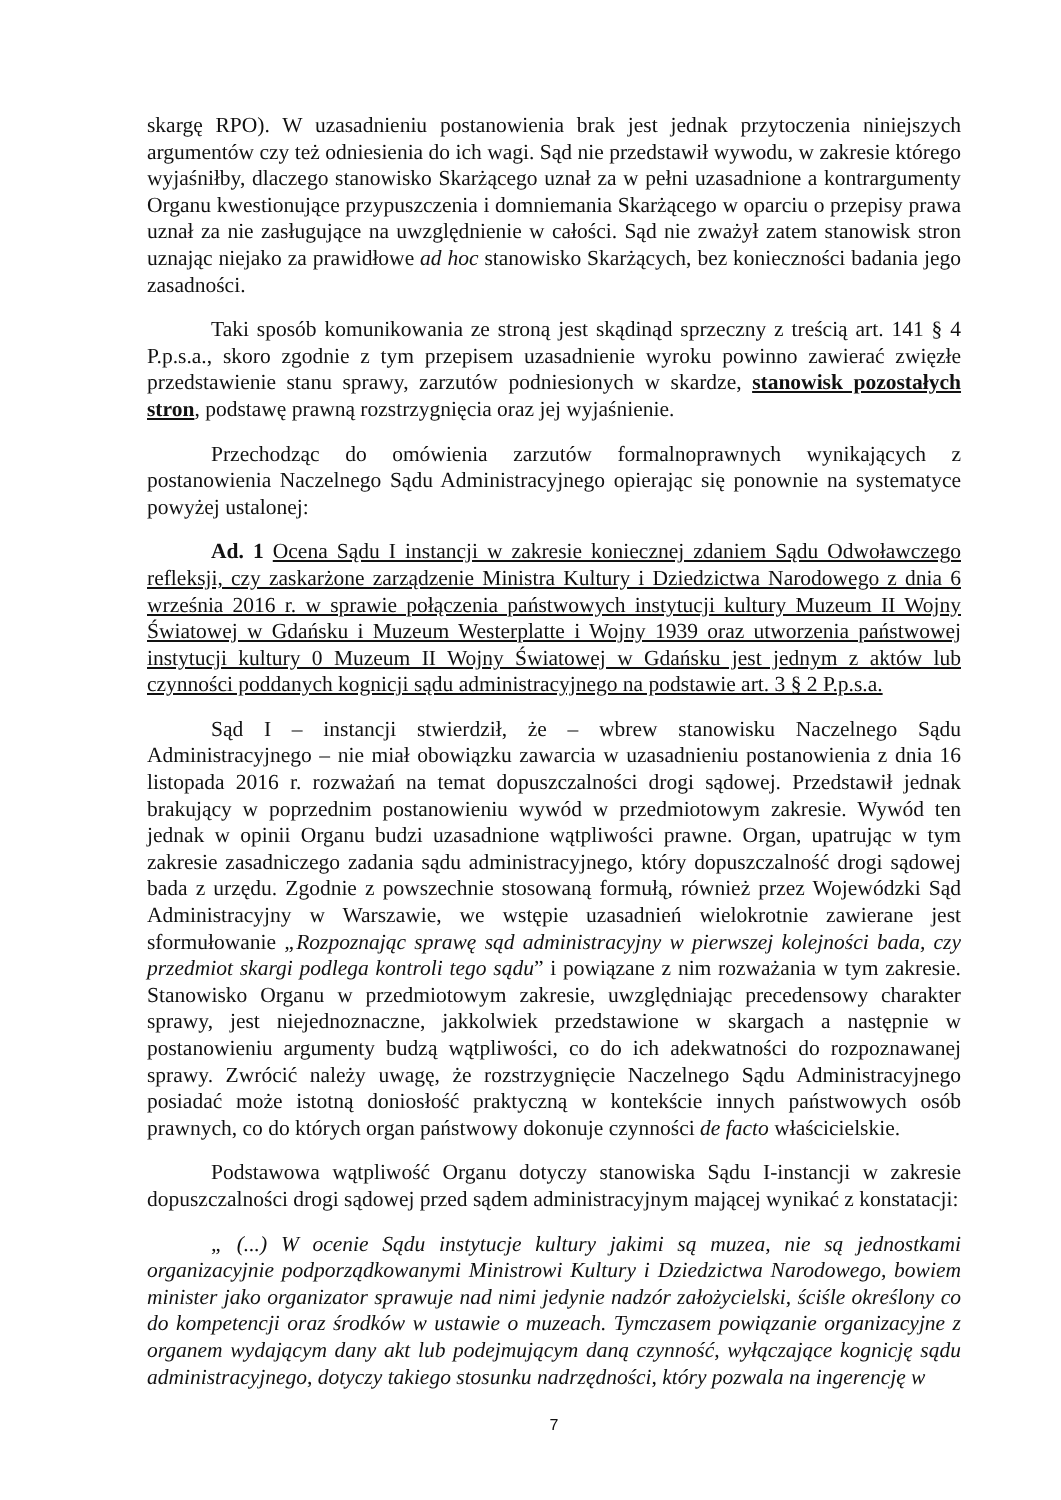skargę RPO). W uzasadnieniu postanowienia brak jest jednak przytoczenia niniejszych argumentów czy też odniesienia do ich wagi. Sąd nie przedstawił wywodu, w zakresie którego wyjaśniłby, dlaczego stanowisko Skarżącego uznał za w pełni uzasadnione a kontrargumenty Organu kwestionujące przypuszczenia i domniemania Skarżącego w oparciu o przepisy prawa uznał za nie zasługujące na uwzględnienie w całości. Sąd nie zważył zatem stanowisk stron uznając niejako za prawidłowe ad hoc stanowisko Skarżących, bez konieczności badania jego zasadności.
Taki sposób komunikowania ze stroną jest skądinąd sprzeczny z treścią art. 141 § 4 P.p.s.a., skoro zgodnie z tym przepisem uzasadnienie wyroku powinno zawierać zwięzłe przedstawienie stanu sprawy, zarzutów podniesionych w skardze, stanowisk pozostałych stron, podstawę prawną rozstrzygnięcia oraz jej wyjaśnienie.
Przechodząc do omówienia zarzutów formalnoprawnych wynikających z postanowienia Naczelnego Sądu Administracyjnego opierając się ponownie na systematyce powyżej ustalonej:
Ad. 1 Ocena Sądu I instancji w zakresie koniecznej zdaniem Sądu Odwoławczego refleksji, czy zaskarżone zarządzenie Ministra Kultury i Dziedzictwa Narodowego z dnia 6 września 2016 r. w sprawie połączenia państwowych instytucji kultury Muzeum II Wojny Światowej w Gdańsku i Muzeum Westerplatte i Wojny 1939 oraz utworzenia państwowej instytucji kultury 0 Muzeum II Wojny Światowej w Gdańsku jest jednym z aktów lub czynności poddanych kognicji sądu administracyjnego na podstawie art. 3 § 2 P.p.s.a.
Sąd I – instancji stwierdził, że – wbrew stanowisku Naczelnego Sądu Administracyjnego – nie miał obowiązku zawarcia w uzasadnieniu postanowienia z dnia 16 listopada 2016 r. rozważań na temat dopuszczalności drogi sądowej. Przedstawił jednak brakujący w poprzednim postanowieniu wywód w przedmiotowym zakresie. Wywód ten jednak w opinii Organu budzi uzasadnione wątpliwości prawne. Organ, upatrując w tym zakresie zasadniczego zadania sądu administracyjnego, który dopuszczalność drogi sądowej bada z urzędu. Zgodnie z powszechnie stosowaną formułą, również przez Wojewódzki Sąd Administracyjny w Warszawie, we wstępie uzasadnień wielokrotnie zawierane jest sformułowanie „Rozpoznając sprawę sąd administracyjny w pierwszej kolejności bada, czy przedmiot skargi podlega kontroli tego sądu” i powiązane z nim rozważania w tym zakresie. Stanowisko Organu w przedmiotowym zakresie, uwzględniając precedensowy charakter sprawy, jest niejednoznaczne, jakkolwiek przedstawione w skargach a następnie w postanowieniu argumenty budzą wątpliwości, co do ich adekwatności do rozpoznawanej sprawy. Zwrócić należy uwagę, że rozstrzygnięcie Naczelnego Sądu Administracyjnego posiadać może istotną doniosłość praktyczną w kontekście innych państwowych osób prawnych, co do których organ państwowy dokonuje czynności de facto właścicielskie.
Podstawowa wątpliwość Organu dotyczy stanowiska Sądu I-instancji w zakresie dopuszczalności drogi sądowej przed sądem administracyjnym mającej wynikać z konstatacji:
„ (...) W ocenie Sądu instytucje kultury jakimi są muzea, nie są jednostkami organizacyjnie podporządkowanymi Ministrowi Kultury i Dziedzictwa Narodowego, bowiem minister jako organizator sprawuje nad nimi jedynie nadzór założycielski, ściśle określony co do kompetencji oraz środków w ustawie o muzeach. Tymczasem powiązanie organizacyjne z organem wydającym dany akt lub podejmującym daną czynność, wyłączające kognicję sądu administracyjnego, dotyczy takiego stosunku nadrzędności, który pozwala na ingerencję w
7